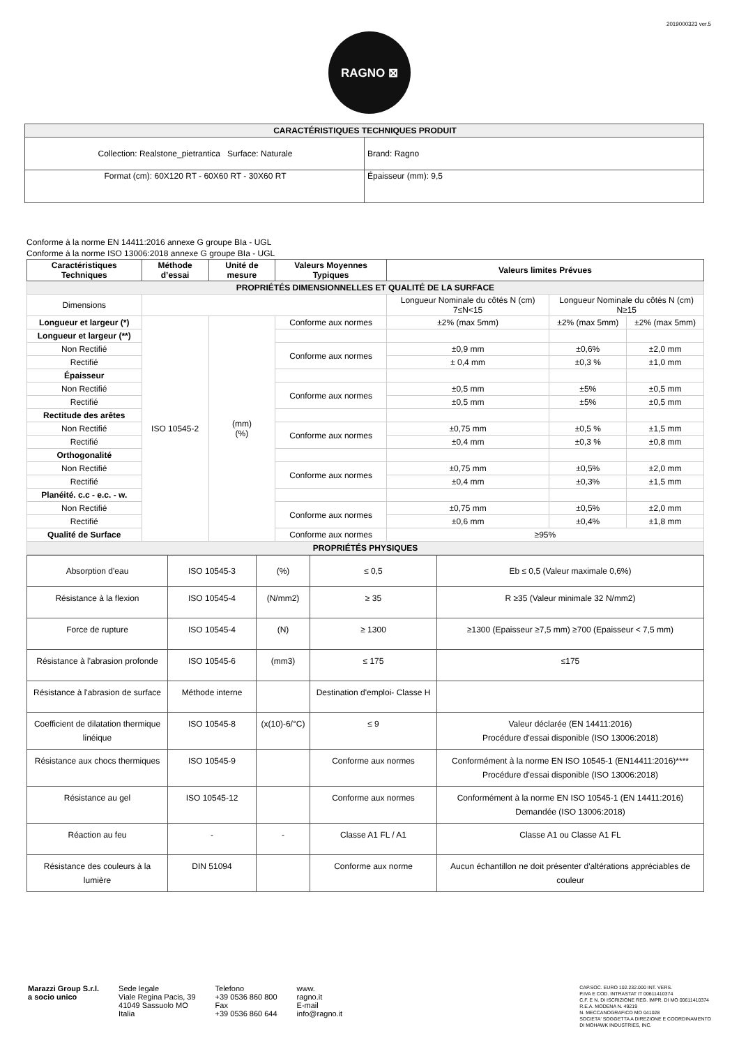2019000323 ver.5
RAGNO ⊠
| CARACTÉRISTIQUES TECHNIQUES PRODUIT | |
| Collection: Realstone_pietrantica Surface: Naturale | Brand: Ragno |
| Format (cm): 60X120 RT - 60X60 RT - 30X60 RT | Épaisseur (mm): 9,5 |
Conforme à la norme EN 14411:2016 annexe G groupe BIa - UGL
Conforme à la norme ISO 13006:2018 annexe G groupe BIa - UGL
| Caractéristiques Techniques | Méthode d’essai | Unité de mesure | Valeurs Moyennes Typiques | Valeurs limites Prévues | | |
| --- | --- | --- | --- | --- | --- | --- |
| PROPRIÉTÉS DIMENSIONNELLES ET QUALITÉ DE LA SURFACE | | | | | | |
| Dimensions | | | | Longueur Nominale du côtés N (cm) 7≤N<15 | Longueur Nominale du côtés N (cm) N≥15 | |
| Longueur et largeur (*) | ISO 10545-2 | (mm) (%) | Conforme aux normes | ±2% (max 5mm) | ±2% (max 5mm) | ±2% (max 5mm) |
| Longueur et largeur (**) | | | | | | |
| Non Rectifié | | | Conforme aux normes | ±0,9 mm | ±0,6% | ±2,0 mm |
| Rectifié | | | | ± 0,4 mm | ±0,3 % | ±1,0 mm |
| Épaisseur | | | | | | |
| Non Rectifié | | | Conforme aux normes | ±0,5 mm | ±5% | ±0,5 mm |
| Rectifié | | | | ±0,5 mm | ±5% | ±0,5 mm |
| Rectitude des arêtes | | | | | | |
| Non Rectifié | | | Conforme aux normes | ±0,75 mm | ±0,5 % | ±1,5 mm |
| Rectifié | | | | ±0,4 mm | ±0,3 % | ±0,8 mm |
| Orthogonalité | | | | | | |
| Non Rectifié | | | Conforme aux normes | ±0,75 mm | ±0,5% | ±2,0 mm |
| Rectifié | | | | ±0,4 mm | ±0,3% | ±1,5 mm |
| Planéité. c.c - e.c. - w. | | | | | | |
| Non Rectifié | | | Conforme aux normes | ±0,75 mm | ±0,5% | ±2,0 mm |
| Rectifié | | | | ±0,6 mm | ±0,4% | ±1,8 mm |
| Qualité de Surface | | | Conforme aux normes | ≥95% | | |
| PROPRIÉTÉS PHYSIQUES | | | | | | |
| Absorption d'eau | ISO 10545-3 | (%) | ≤ 0,5 | Eb ≤ 0,5 (Valeur maximale 0,6%) |
| Résistance à la flexion | ISO 10545-4 | (N/mm2) | ≥ 35 | R ≥35 (Valeur minimale 32 N/mm2) |
| Force de rupture | ISO 10545-4 | (N) | ≥ 1300 | ≥1300 (Epaisseur ≥7,5 mm) ≥700 (Epaisseur < 7,5 mm) |
| Résistance à l'abrasion profonde | ISO 10545-6 | (mm3) | ≤ 175 | ≤175 |
| Résistance à l'abrasion de surface | Méthode interne | | Destination d'emploi- Classe H | |
| Coefficient de dilatation thermique linéique | ISO 10545-8 | (x(10)-6/°C) | ≤ 9 | Valeur déclarée (EN 14411:2016) Procédure d'essai disponible (ISO 13006:2018) |
| Résistance aux chocs thermiques | ISO 10545-9 | | Conforme aux normes | Conformément à la norme EN ISO 10545-1 (EN14411:2016)**** Procédure d'essai disponible (ISO 13006:2018) |
| Résistance au gel | ISO 10545-12 | | Conforme aux normes | Conformément à la norme EN ISO 10545-1 (EN 14411:2016) Demandée (ISO 13006:2018) |
| Réaction au feu | - | - | Classe A1 FL / A1 | Classe A1 ou Classe A1 FL |
| Résistance des couleurs à la lumière | DIN 51094 | | Conforme aux norme | Aucun échantillon ne doit présenter d'altérations appréciables de couleur |
Marazzi Group S.r.l.
a socio unico
Sede legale
Viale Regina Pacis, 39
41049 Sassuolo MO
Italia
Telefono
+39 0536 860 800
Fax
+39 0536 860 644
www.
ragno.it
E-mail
info@ragno.it
CAP.SOC. EURO 102.232.000 INT. VERS.
P.IVA E COD. INTRASTAT IT 00611410374
C.F. E N. DI ISCRIZIONE REG. IMPR. DI MO 00611410374
R.E.A. MODENA N. 49219
N. MECCANOGRAFICO MO 041028
SOCIETA' SOGGETTA A DIREZIONE E COORDINAMENTO
DI MOHAWK INDUSTRIES, INC.